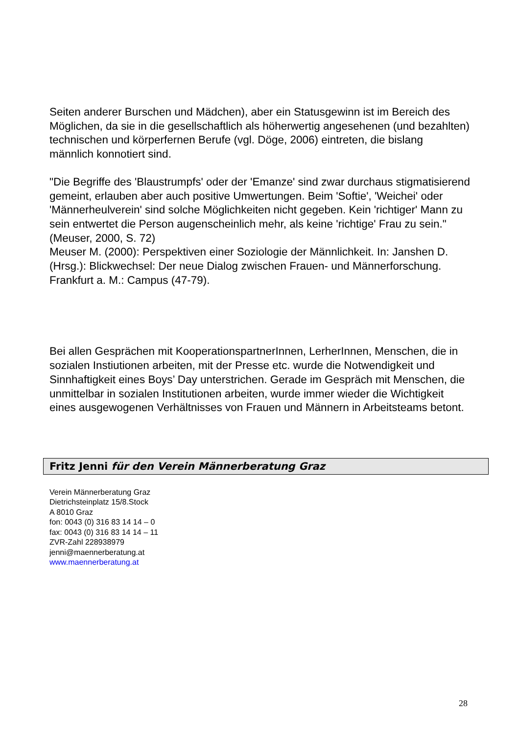Seiten anderer Burschen und Mädchen), aber ein Statusgewinn ist im Bereich des Möglichen, da sie in die gesellschaftlich als höherwertig angesehenen (und bezahlten) technischen und körperfernen Berufe (vgl. Döge, 2006) eintreten, die bislang männlich konnotiert sind.
"Die Begriffe des 'Blaustrumpfs' oder der 'Emanze' sind zwar durchaus stigmatisierend gemeint, erlauben aber auch positive Umwertungen. Beim 'Softie', 'Weichei' oder 'Männerheulverein' sind solche Möglichkeiten nicht gegeben. Kein 'richtiger' Mann zu sein entwertet die Person augenscheinlich mehr, als keine 'richtige' Frau zu sein." (Meuser, 2000, S. 72)
Meuser M. (2000): Perspektiven einer Soziologie der Männlichkeit. In: Janshen D. (Hrsg.): Blickwechsel: Der neue Dialog zwischen Frauen- und Männerforschung. Frankfurt a. M.: Campus (47-79).
Bei allen Gesprächen mit KooperationspartnerInnen, LerherInnen, Menschen, die in sozialen Instiutionen arbeiten, mit der Presse etc. wurde die Notwendigkeit und Sinnhaftigkeit eines Boys’ Day unterstrichen. Gerade im Gespräch mit Menschen, die unmittelbar in sozialen Institutionen arbeiten, wurde immer wieder die Wichtigkeit eines ausgewogenen Verhältnisses von Frauen und Männern in Arbeitsteams betont.
Fritz Jenni für den Verein Männerberatung Graz
Verein Männerberatung Graz
Dietrichsteinplatz 15/8.Stock
A 8010 Graz
fon: 0043 (0) 316 83 14 14 – 0
fax: 0043 (0) 316 83 14 14 – 11
ZVR-Zahl 228938979
jenni@maennerberatung.at
www.maennerberatung.at
28